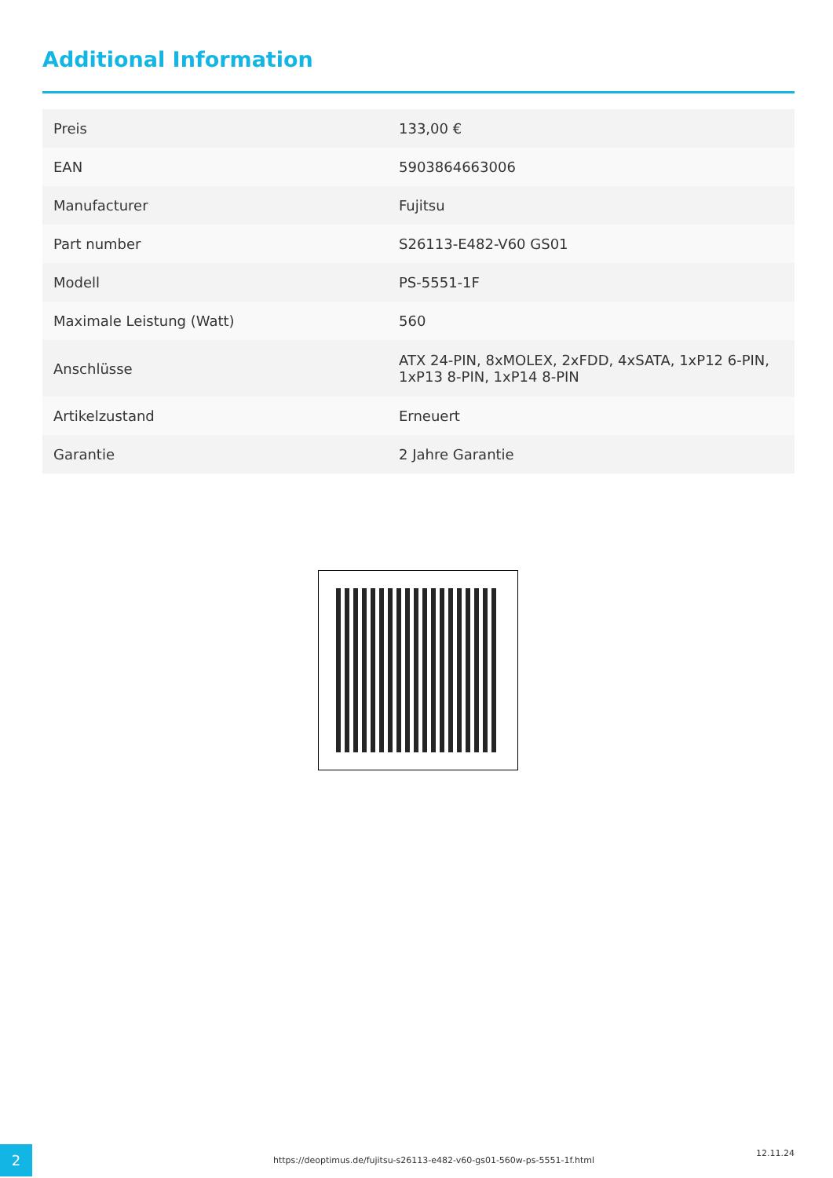Additional Information
| Preis | 133,00 € |
| EAN | 5903864663006 |
| Manufacturer | Fujitsu |
| Part number | S26113-E482-V60 GS01 |
| Modell | PS-5551-1F |
| Maximale Leistung (Watt) | 560 |
| Anschlüsse | ATX 24-PIN, 8xMOLEX, 2xFDD, 4xSATA, 1xP12 6-PIN, 1xP13 8-PIN, 1xP14 8-PIN |
| Artikelzustand | Erneuert |
| Garantie | 2 Jahre Garantie |
2
https://deoptimus.de/fujitsu-s26113-e482-v60-gs01-560w-ps-5551-1f.html
12.11.24